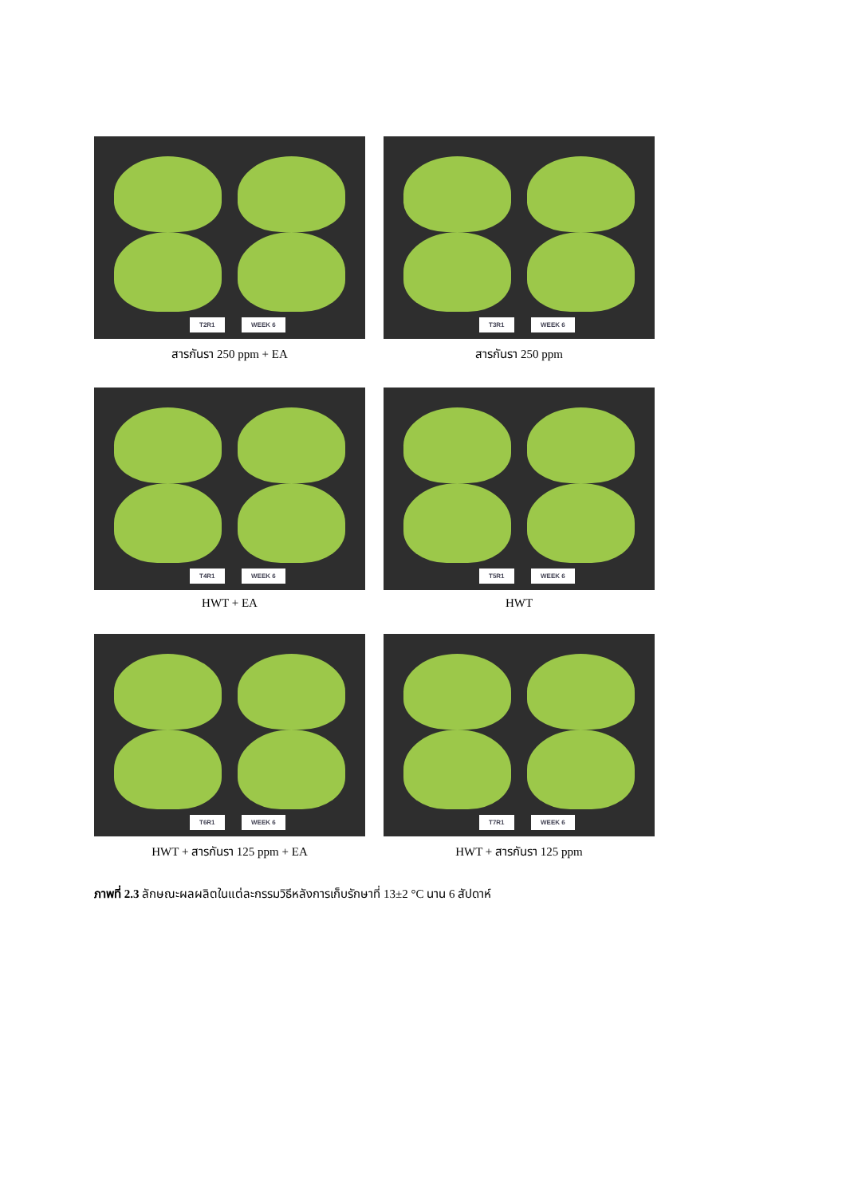T2R1 WEEK 6
สารกันรา 250 ppm + EA
T3R1 WEEK 6
สารกันรา 250 ppm
T4R1 WEEK 6
HWT + EA
T5R1 WEEK 6
HWT
T6R1 WEEK 6
HWT + สารกันรา 125 ppm + EA
T7R1 WEEK 6
HWT + สารกันรา 125 ppm
ภาพที่ 2.3 ลักษณะผลผลิตในแต่ละกรรมวิธีหลังการเก็บรักษาที่ 13±2 °C นาน 6 สัปดาห์